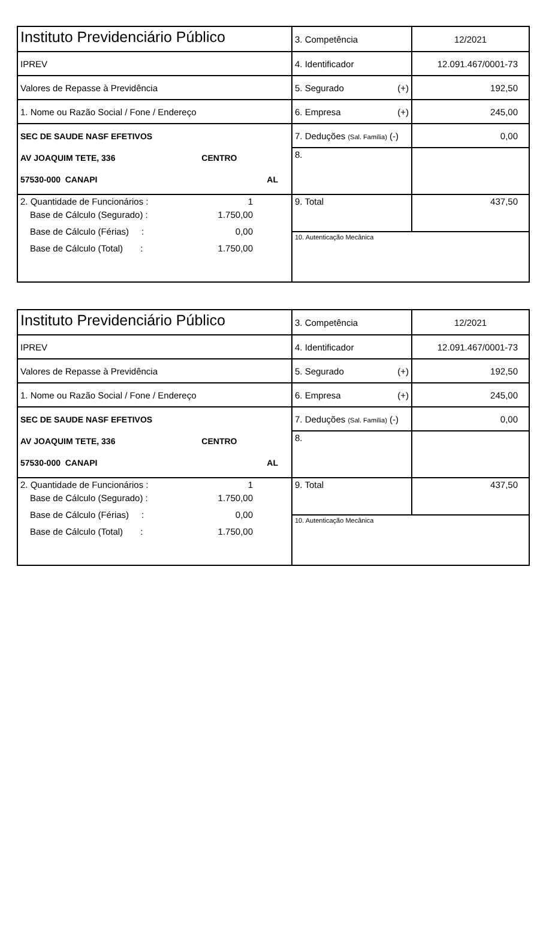| Instituto Previdenciário Público | 3. Competência | 12/2021 |
| IPREV | 4. Identificador | 12.091.467/0001-73 |
| Valores de Repasse à Previdência | 5. Segurado (+) | 192,50 |
| 1. Nome ou Razão Social / Fone / Endereço | 6. Empresa (+) | 245,00 |
| SEC DE SAUDE NASF EFETIVOS AV JOAQUIM TETE, 336 CENTRO 57530-000 CANAPI AL | 7. Deduções (Sal. Família) (-) | 0,00 |
| | 8. | |
| 2. Quantidade de Funcionários : 1 Base de Cálculo (Segurado) : 1.750,00 Base de Cálculo (Férias) : 0,00 Base de Cálculo (Total) : 1.750,00 | 9. Total | 437,50 |
| | 10. Autenticação Mecânica | |
| Instituto Previdenciário Público | 3. Competência | 12/2021 |
| IPREV | 4. Identificador | 12.091.467/0001-73 |
| Valores de Repasse à Previdência | 5. Segurado (+) | 192,50 |
| 1. Nome ou Razão Social / Fone / Endereço | 6. Empresa (+) | 245,00 |
| SEC DE SAUDE NASF EFETIVOS AV JOAQUIM TETE, 336 CENTRO 57530-000 CANAPI AL | 7. Deduções (Sal. Família) (-) | 0,00 |
| | 8. | |
| 2. Quantidade de Funcionários : 1 Base de Cálculo (Segurado) : 1.750,00 Base de Cálculo (Férias) : 0,00 Base de Cálculo (Total) : 1.750,00 | 9. Total | 437,50 |
| | 10. Autenticação Mecânica | |